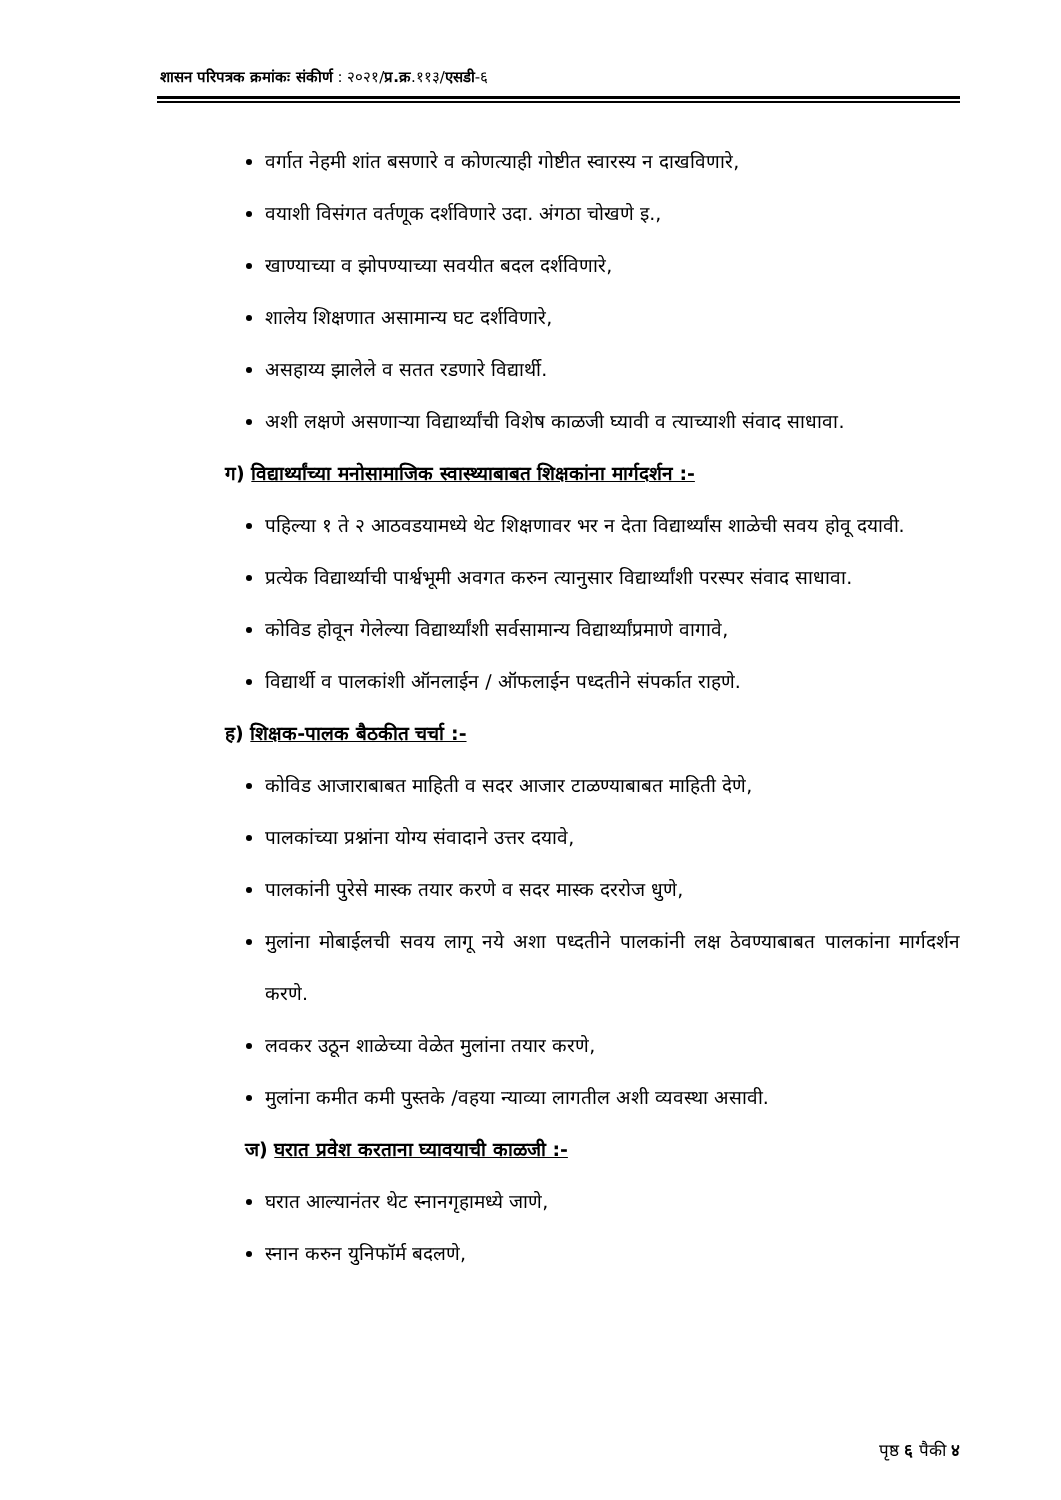शासन परिपत्रक क्रमांकः संकीर्ण : २०२१/प्र.क्र.११३/एसडी-६
वर्गात नेहमी शांत बसणारे व कोणत्याही गोष्टीत स्वारस्य न दाखविणारे,
वयाशी विसंगत वर्तणूक दर्शविणारे उदा. अंगठा चोखणे इ.,
खाण्याच्या व झोपण्याच्या सवयीत बदल दर्शविणारे,
शालेय शिक्षणात असामान्य घट दर्शविणारे,
असहाय्य झालेले व सतत रडणारे विद्यार्थी.
अशी लक्षणे असणाऱ्या विद्यार्थ्यांची विशेष काळजी घ्यावी व त्याच्याशी संवाद साधावा.
ग) विद्यार्थ्यांच्या मनोसामाजिक स्वास्थ्याबाबत शिक्षकांना मार्गदर्शन :-
पहिल्या १ ते २ आठवडयामध्ये थेट शिक्षणावर भर न देता विद्यार्थ्यांस शाळेची सवय होवू दयावी.
प्रत्येक विद्यार्थ्याची पार्श्वभूमी अवगत करुन त्यानुसार विद्यार्थ्यांशी परस्पर संवाद साधावा.
कोविड होवून गेलेल्या विद्यार्थ्यांशी सर्वसामान्य विद्यार्थ्यांप्रमाणे वागावे,
विद्यार्थी व पालकांशी ऑनलाईन / ऑफलाईन पध्दतीने संपर्कात राहणे.
ह) शिक्षक-पालक बैठकीत चर्चा :-
कोविड आजाराबाबत माहिती व सदर आजार टाळण्याबाबत माहिती देणे,
पालकांच्या प्रश्नांना योग्य संवादाने उत्तर दयावे,
पालकांनी पुरेसे मास्क तयार करणे व सदर मास्क दररोज धुणे,
मुलांना मोबाईलची सवय लागू नये अशा पध्दतीने पालकांनी लक्ष ठेवण्याबाबत पालकांना मार्गदर्शन करणे.
लवकर उठून शाळेच्या वेळेत मुलांना तयार करणे,
मुलांना कमीत कमी पुस्तके /वहया न्याव्या लागतील अशी व्यवस्था असावी.
ज) घरात प्रवेश करताना घ्यावयाची काळजी :-
घरात आल्यानंतर थेट स्नानगृहामध्ये जाणे,
स्नान करुन युनिफॉर्म बदलणे,
पृष्ठ ६ पैकी ४